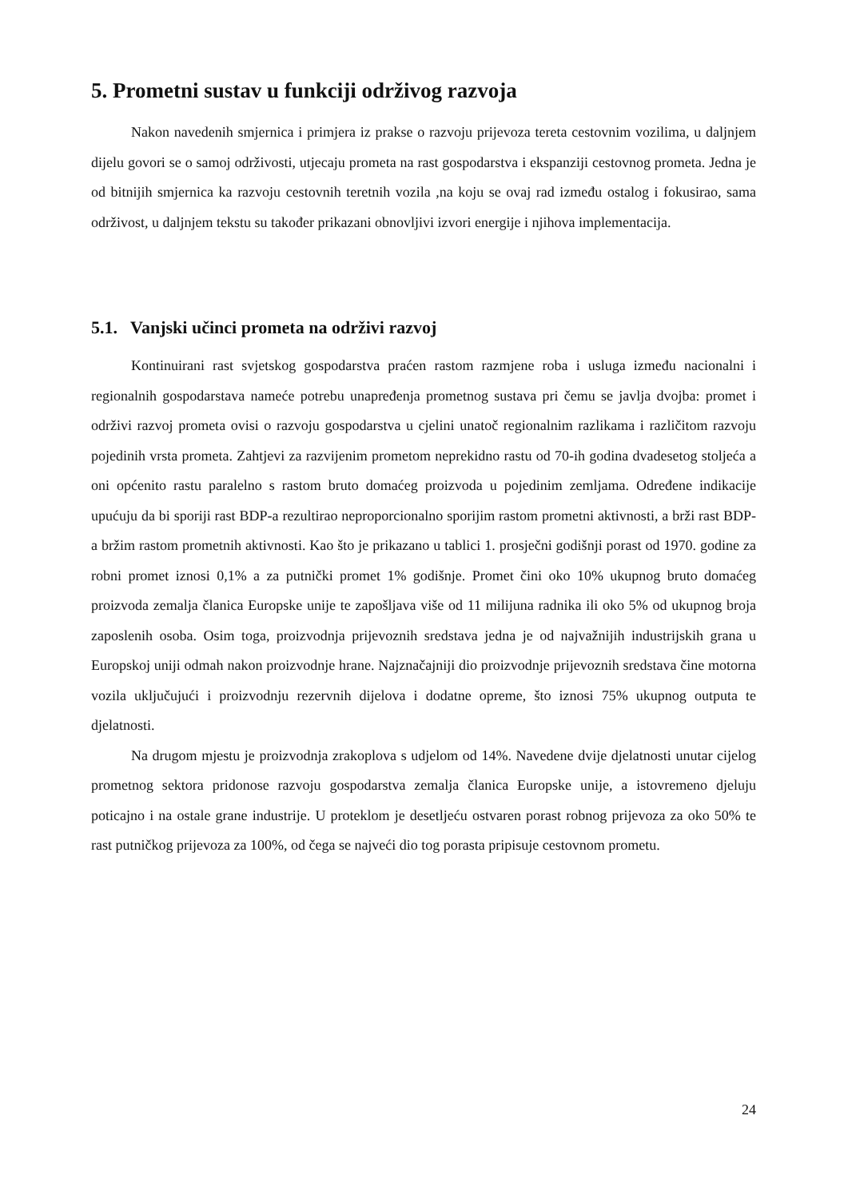5. Prometni sustav u funkciji održivog razvoja
Nakon navedenih smjernica i primjera iz prakse o razvoju prijevoza tereta cestovnim vozilima, u daljnjem dijelu govori se o samoj održivosti, utjecaju prometa na rast gospodarstva i ekspanziji cestovnog prometa. Jedna je od bitnijih smjernica ka razvoju cestovnih teretnih vozila ,na koju se ovaj rad između ostalog i fokusirao, sama održivost, u daljnjem tekstu su također prikazani obnovljivi izvori energije i njihova implementacija.
5.1. Vanjski učinci prometa na održivi razvoj
Kontinuirani rast svjetskog gospodarstva praćen rastom razmjene roba i usluga između nacionalni i regionalnih gospodarstava nameće potrebu unapređenja prometnog sustava pri čemu se javlja dvojba: promet i održivi razvoj prometa ovisi o razvoju gospodarstva u cjelini unatoč regionalnim razlikama i različitom razvoju pojedinih vrsta prometa. Zahtjevi za razvijenim prometom neprekidno rastu od 70-ih godina dvadesetog stoljeća a oni općenito rastu paralelno s rastom bruto domaćeg proizvoda u pojedinim zemljama. Određene indikacije upućuju da bi sporiji rast BDP-a rezultirao neproporcionalno sporijim rastom prometni aktivnosti, a brži rast BDP-a bržim rastom prometnih aktivnosti. Kao što je prikazano u tablici 1. prosječni godišnji porast od 1970. godine za robni promet iznosi 0,1% a za putnički promet 1% godišnje. Promet čini oko 10% ukupnog bruto domaćeg proizvoda zemalja članica Europske unije te zapošljava više od 11 milijuna radnika ili oko 5% od ukupnog broja zaposlenih osoba. Osim toga, proizvodnja prijevoznih sredstava jedna je od najvažnijih industrijskih grana u Europskoj uniji odmah nakon proizvodnje hrane. Najznačajniji dio proizvodnje prijevoznih sredstava čine motorna vozila uključujući i proizvodnju rezervnih dijelova i dodatne opreme, što iznosi 75% ukupnog outputa te djelatnosti.
Na drugom mjestu je proizvodnja zrakoplova s udjelom od 14%. Navedene dvije djelatnosti unutar cijelog prometnog sektora pridonose razvoju gospodarstva zemalja članica Europske unije, a istovremeno djeluju poticajno i na ostale grane industrije. U proteklom je desetljeću ostvaren porast robnog prijevoza za oko 50% te rast putničkog prijevoza za 100%, od čega se najveći dio tog porasta pripisuje cestovnom prometu.
24